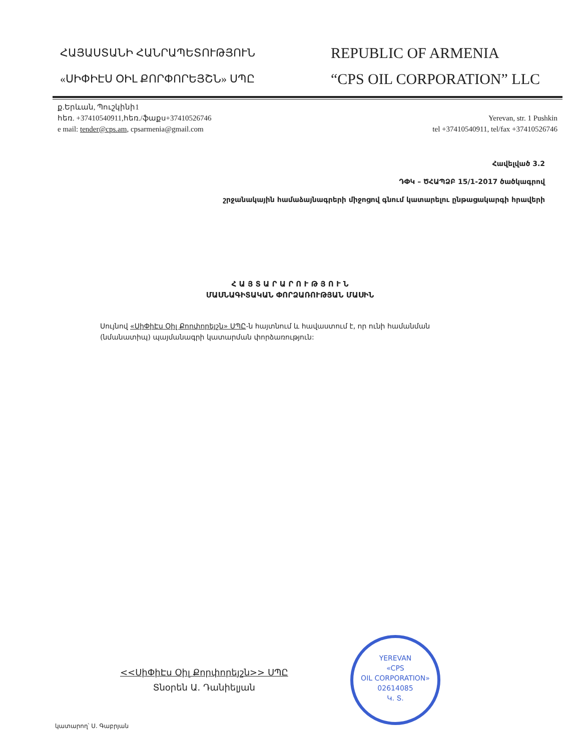ՀԱՅԱՍՏԱՆԻ ՀԱՆՐԱՊԵՏՈՒԹՅՈՒՆ
«ՍԻՓԻԷՍ ՕԻԼ ՔՈՐՓՈՐԵՅՇՆ» ՍՊԸ
REPUBLIC OF ARMENIA
“CPS OIL CORPORATION” LLC
ք.Երևան, Պուշկինի1
հեռ. +37410540911,հեռ./ֆաքս+37410526746
e mail: tender@cps.am, cpsarmenia@gmail.com
Yerevan, str. 1 Pushkin
tel +37410540911, tel/fax +37410526746
Հավելված 3.2
ԴՓԿ – ԾՀԱՊՁԲ 15/1-2017 ծածկագրով
շրջանակային համաձայնագրերի միջոցով գնում կատարելու ընթացակարգի հրավերի
Հ Ա Յ Տ Ա Ր Ա Ր Ո Ւ Թ Յ Ո Ւ Ն
ՄԱՍՆԱԳԻՏԱԿԱՆ ՓՈՐՁԱՌՈՒԹՅԱՆ ՄԱՍԻՆ
Սույնով «ՍիՓիԷս Օիլ Քորփորեյշն» ՍՊԸ-ն հայտնում և հավաստում է, որ ունի համանման (նմանատիպ) պայմանագրի կատարման փորձառություն:
<<ՍիՓիԷս Օիլ Քորփորեյշն>> ՍՊԸ
Տնօրեն Ա. Դանիելյան
YEREVAN
«CPS
OIL CORPORATION»
02614085
Կ. Տ.
կատարող՝ Ս. Գաբրյան